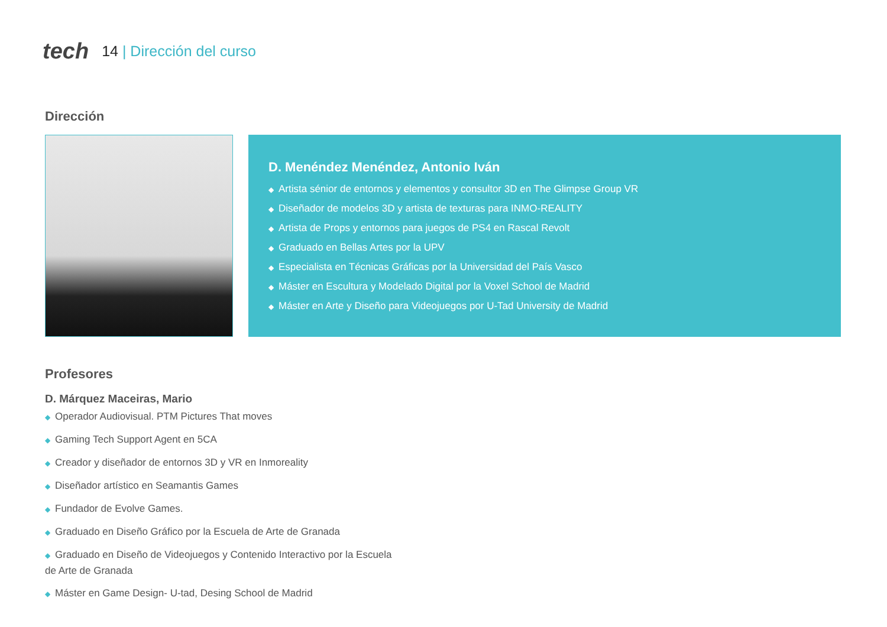tech
14 | Dirección del curso
Dirección
D. Menéndez Menéndez, Antonio Iván
◆ Artista sénior de entornos y elementos y consultor 3D en The Glimpse Group VR
◆ Diseñador de modelos 3D y artista de texturas para INMO-REALITY
◆ Artista de Props y entornos para juegos de PS4 en Rascal Revolt
◆ Graduado en Bellas Artes por la UPV
◆ Especialista en Técnicas Gráficas por la Universidad del País Vasco
◆ Máster en Escultura y Modelado Digital por la Voxel School de Madrid
◆ Máster en Arte y Diseño para Videojuegos por U-Tad University de Madrid
Profesores
D. Márquez Maceiras, Mario
◆ Operador Audiovisual. PTM Pictures That moves
◆ Gaming Tech Support Agent en 5CA
◆ Creador y diseñador de entornos 3D y VR en Inmoreality
◆ Diseñador artístico en Seamantis Games
◆ Fundador de Evolve Games.
◆ Graduado en Diseño Gráfico por la Escuela de Arte de Granada
◆ Graduado en Diseño de Videojuegos y Contenido Interactivo por la Escuela de Arte de Granada
◆ Máster en Game Design- U-tad, Desing School de Madrid